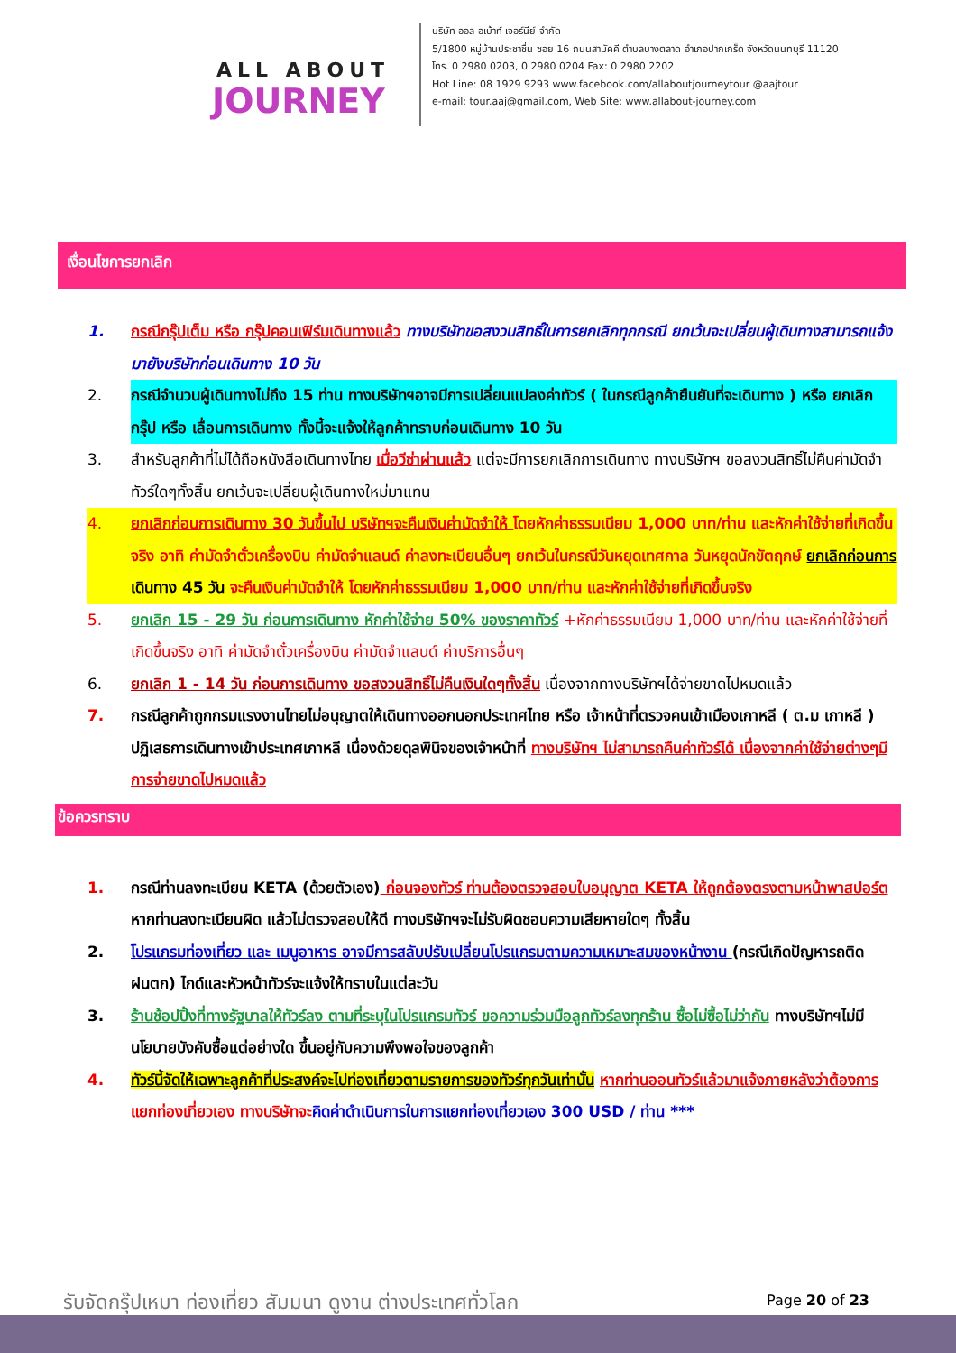ALL ABOUT
JOURNEY
บริษัท ออล อเบ้าท์ เจอร์นีย์ จำกัด
5/1800 หมู่บ้านประชาชื่น ซอย 16 ถนนสามัคคี ตำบลบางตลาด อำเภอปากเกร็ด จังหวัดนนทบุรี 11120
โทร. 0 2980 0203, 0 2980 0204 Fax: 0 2980 2202
Hot Line: 08 1929 9293 www.facebook.com/allaboutjourneytour @aajtour
e-mail: tour.aaj@gmail.com, Web Site: www.allabout-journey.com
เงื่อนไขการยกเลิก
1. กรณีกรุ๊ปเต็ม หรือ กรุ๊ปคอนเฟิร์มเดินทางแล้ว ทางบริษัทขอสงวนสิทธิ์ในการยกเลิกทุกกรณี ยกเว้นจะเปลี่ยนผู้เดินทางสามารถแจ้งมายังบริษัทก่อนเดินทาง 10 วัน
2. กรณีจำนวนผู้เดินทางไม่ถึง 15 ท่าน ทางบริษัทฯอาจมีการเปลี่ยนแปลงค่าทัวร์ ( ในกรณีลูกค้ายืนยันที่จะเดินทาง ) หรือ ยกเลิกกรุ๊ป หรือ เลื่อนการเดินทาง ทั้งนี้จะแจ้งให้ลูกค้าทราบก่อนเดินทาง 10 วัน
3. สำหรับลูกค้าที่ไม่ได้ถือหนังสือเดินทางไทย เมื่อวีซ่าผ่านแล้ว แต่จะมีการยกเลิกการเดินทาง ทางบริษัทฯ ขอสงวนสิทธิ์ไม่คืนค่ามัดจำทัวร์ใดๆทั้งสิ้น ยกเว้นจะเปลี่ยนผู้เดินทางใหม่มาแทน
4. ยกเลิกก่อนการเดินทาง 30 วันขึ้นไป บริษัทฯจะคืนเงินค่ามัดจำให้ โดยหักค่าธรรมเนียม 1,000 บาท/ท่าน และหักค่าใช้จ่ายที่เกิดขึ้นจริง อาทิ ค่ามัดจำตั๋วเครื่องบิน ค่ามัดจำแลนด์ ค่าลงทะเบียนอื่นๆ ยกเว้นในกรณีวันหยุดเทศกาล วันหยุดนักขัตฤกษ์ ยกเลิกก่อนการเดินทาง 45 วัน จะคืนเงินค่ามัดจำให้ โดยหักค่าธรรมเนียม 1,000 บาท/ท่าน และหักค่าใช้จ่ายที่เกิดขึ้นจริง
5. ยกเลิก 15 - 29 วัน ก่อนการเดินทาง หักค่าใช้จ่าย 50% ของราคาทัวร์ +หักค่าธรรมเนียม 1,000 บาท/ท่าน และหักค่าใช้จ่ายที่เกิดขึ้นจริง อาทิ ค่ามัดจำตั๋วเครื่องบิน ค่ามัดจำแลนด์ ค่าบริการอื่นๆ
6. ยกเลิก 1 - 14 วัน ก่อนการเดินทาง ขอสงวนสิทธิ์ไม่คืนเงินใดๆทั้งสิ้น เนื่องจากทางบริษัทฯได้จ่ายขาดไปหมดแล้ว
7. กรณีลูกค้าถูกกรมแรงงานไทยไม่อนุญาตให้เดินทางออกนอกประเทศไทย หรือ เจ้าหน้าที่ตรวจคนเข้าเมืองเกาหลี ( ต.ม เกาหลี ) ปฏิเสธการเดินทางเข้าประเทศเกาหลี เนื่องด้วยดุลพินิจของเจ้าหน้าที่ ทางบริษัทฯ ไม่สามารถคืนค่าทัวร์ได้ เนื่องจากค่าใช้จ่ายต่างๆมีการจ่ายขาดไปหมดแล้ว
ข้อควรทราบ
1. กรณีท่านลงทะเบียน KETA (ด้วยตัวเอง) ก่อนจองทัวร์ ท่านต้องตรวจสอบใบอนุญาต KETA ให้ถูกต้องตรงตามหน้าพาสปอร์ต หากท่านลงทะเบียนผิด แล้วไม่ตรวจสอบให้ดี ทางบริษัทฯจะไม่รับผิดชอบความเสียหายใดๆ ทั้งสิ้น
2. โปรแกรมท่องเที่ยว และ เมนูอาหาร อาจมีการสลับปรับเปลี่ยนโปรแกรมตามความเหมาะสมของหน้างาน (กรณีเกิดปัญหารถติด ฝนตก) ไกด์และหัวหน้าทัวร์จะแจ้งให้ทราบในแต่ละวัน
3. ร้านช้อปปิ้งที่ทางรัฐบาลให้ทัวร์ลง ตามที่ระบุในโปรแกรมทัวร์ ขอความร่วมมือลูกทัวร์ลงทุกร้าน ซื้อไม่ซื้อไม่ว่ากัน ทางบริษัทฯไม่มีนโยบายบังคับซื้อแต่อย่างใด ขึ้นอยู่กับความพึงพอใจของลูกค้า
4. ทัวร์นี้จัดให้เฉพาะลูกค้าที่ประสงค์จะไปท่องเที่ยวตามรายการของทัวร์ทุกวันเท่านั้น หากท่านออนทัวร์แล้วมาแจ้งภายหลังว่าต้องการแยกท่องเที่ยวเอง ทางบริษัทจะ คิดค่าดำเนินการในการแยกท่องเที่ยวเอง 300 USD / ท่าน ***
รับจัดกรุ๊ปเหมา ท่องเที่ยว สัมมนา ดูงาน ต่างประเทศทั่วโลก
Page 20 of 23